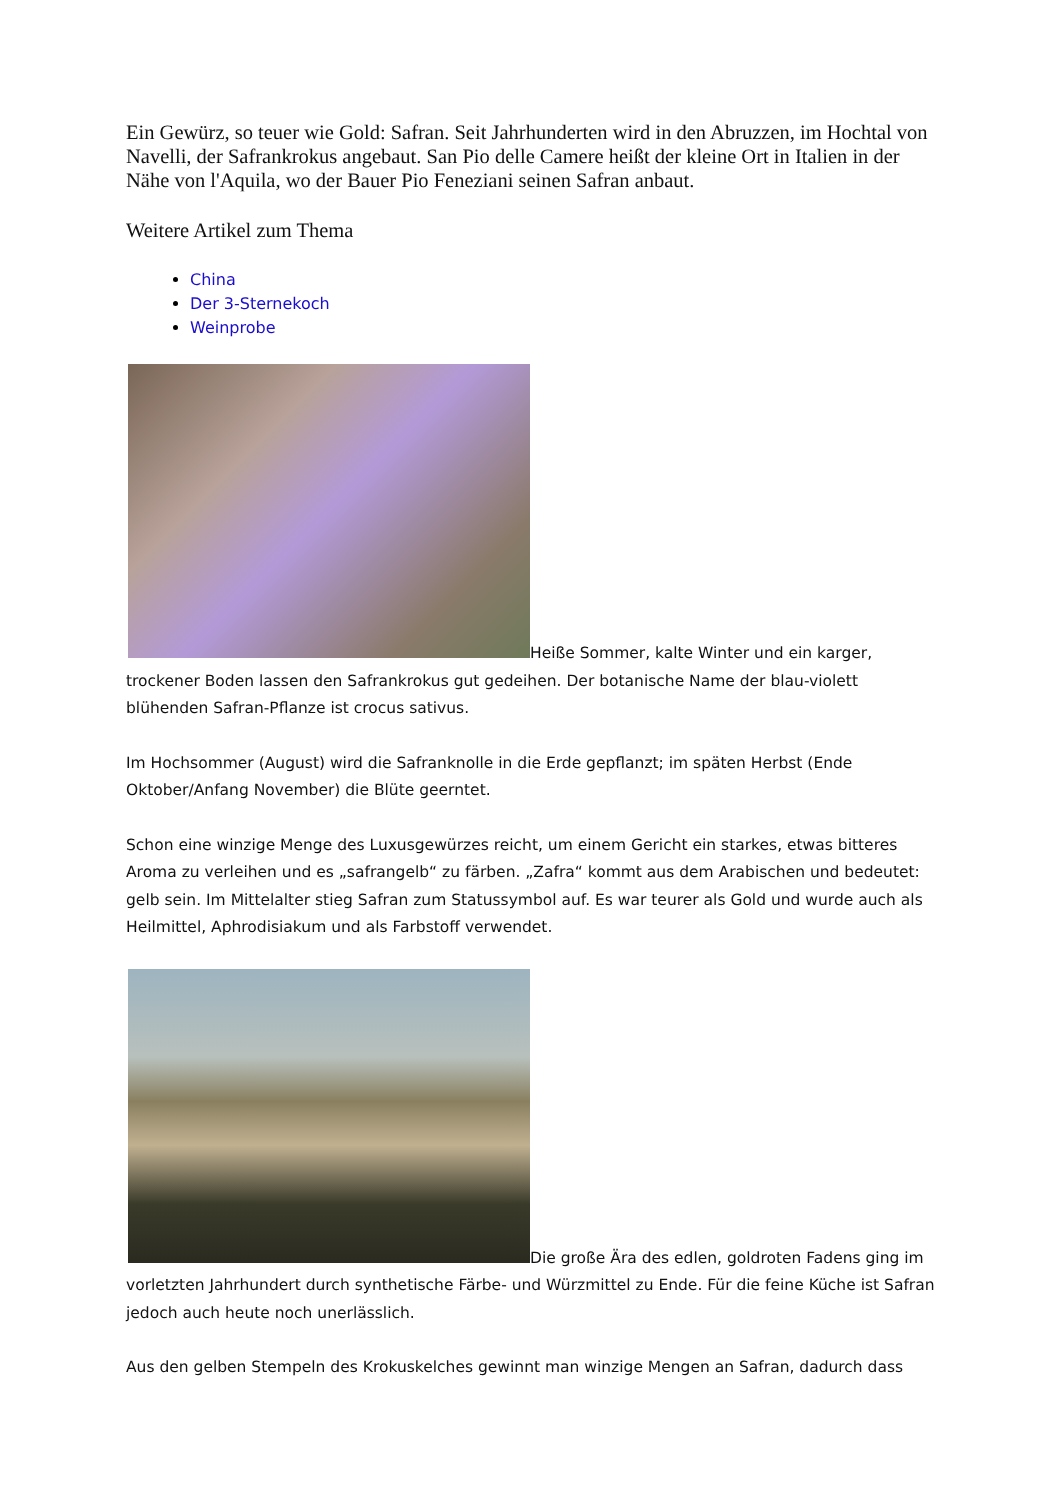Ein Gewürz, so teuer wie Gold: Safran. Seit Jahrhunderten wird in den Abruzzen, im Hochtal von Navelli, der Safrankrokus angebaut. San Pio delle Camere heißt der kleine Ort in Italien in der Nähe von l'Aquila, wo der Bauer Pio Feneziani seinen Safran anbaut.
Weitere Artikel zum Thema
China
Der 3-Sternekoch
Weinprobe
Heiße Sommer, kalte Winter und ein karger, trockener Boden lassen den Safrankrokus gut gedeihen. Der botanische Name der blau-violett blühenden Safran-Pflanze ist crocus sativus.
Im Hochsommer (August) wird die Safranknolle in die Erde gepflanzt; im späten Herbst (Ende Oktober/Anfang November) die Blüte geerntet.
Schon eine winzige Menge des Luxusgewürzes reicht, um einem Gericht ein starkes, etwas bitteres Aroma zu verleihen und es „safrangelb“ zu färben. „Zafra“ kommt aus dem Arabischen und bedeutet: gelb sein. Im Mittelalter stieg Safran zum Statussymbol auf. Es war teurer als Gold und wurde auch als Heilmittel, Aphrodisiakum und als Farbstoff verwendet.
Die große Ära des edlen, goldroten Fadens ging im vorletzten Jahrhundert durch synthetische Färbe- und Würzmittel zu Ende. Für die feine Küche ist Safran jedoch auch heute noch unerlässlich.
Aus den gelben Stempeln des Krokuskelches gewinnt man winzige Mengen an Safran, dadurch dass